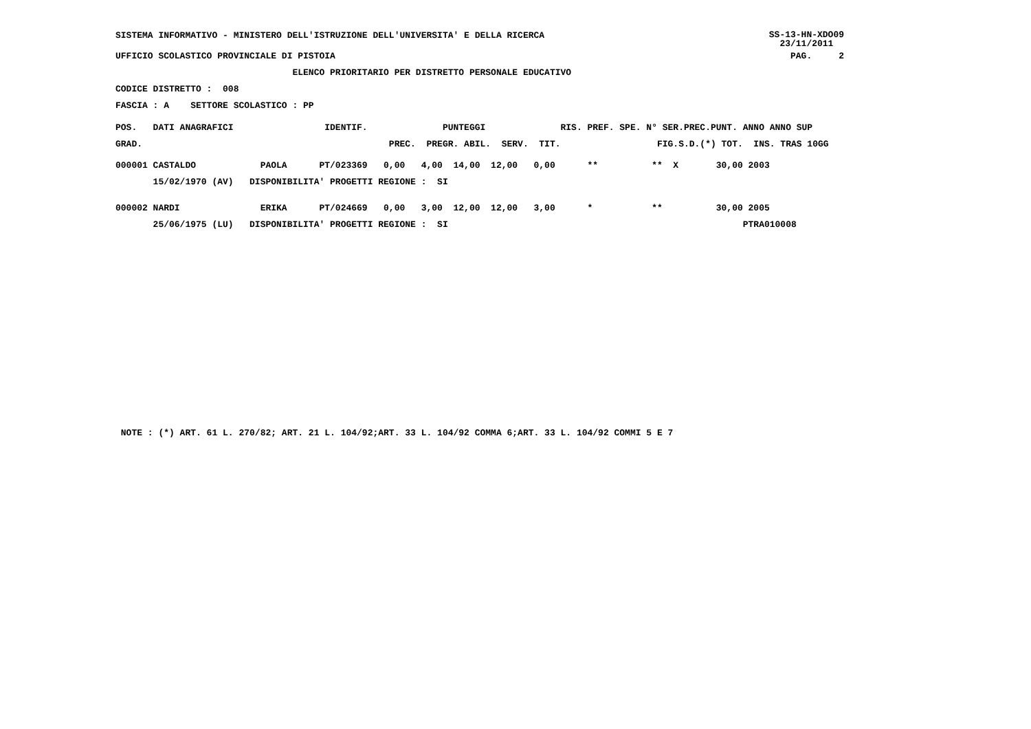SISTEMA INFORMATIVO - MINISTERO DELL'ISTRUZIONE DELL'UNIVERSITA' E DELLA RICERCA SS-13-HN-XDO09
23/11/2011
UFFICIO SCOLASTICO PROVINCIALE DI PISTOIA PAG. 2
ELENCO PRIORITARIO PER DISTRETTO PERSONALE EDUCATIVO
CODICE DISTRETTO : 008
FASCIA : A SETTORE SCOLASTICO : PP
POS. DATI ANAGRAFICI IDENTIF. PUNTEGGI RIS. PREF. SPE. N° SER.PREC.PUNT. ANNO ANNO SUP
GRAD. PREC. PREGR. ABIL. SERV. TIT. FIG.S.D.(*) TOT. INS. TRAS 10GG
| 000001 CASTALDO PAOLA PT/023369 0,00 4,00 14,00 12,00 0,00 ** ** X 30,00 2003 |
| 15/02/1970 (AV) DISPONIBILITA' PROGETTI REGIONE : SI |
| 000002 NARDI ERIKA PT/024669 0,00 3,00 12,00 12,00 3,00 * ** 30,00 2005 |
| 25/06/1975 (LU) DISPONIBILITA' PROGETTI REGIONE : SI PTRA010008 |
NOTE : (*) ART. 61 L. 270/82; ART. 21 L. 104/92;ART. 33 L. 104/92 COMMA 6;ART. 33 L. 104/92 COMMI 5 E 7